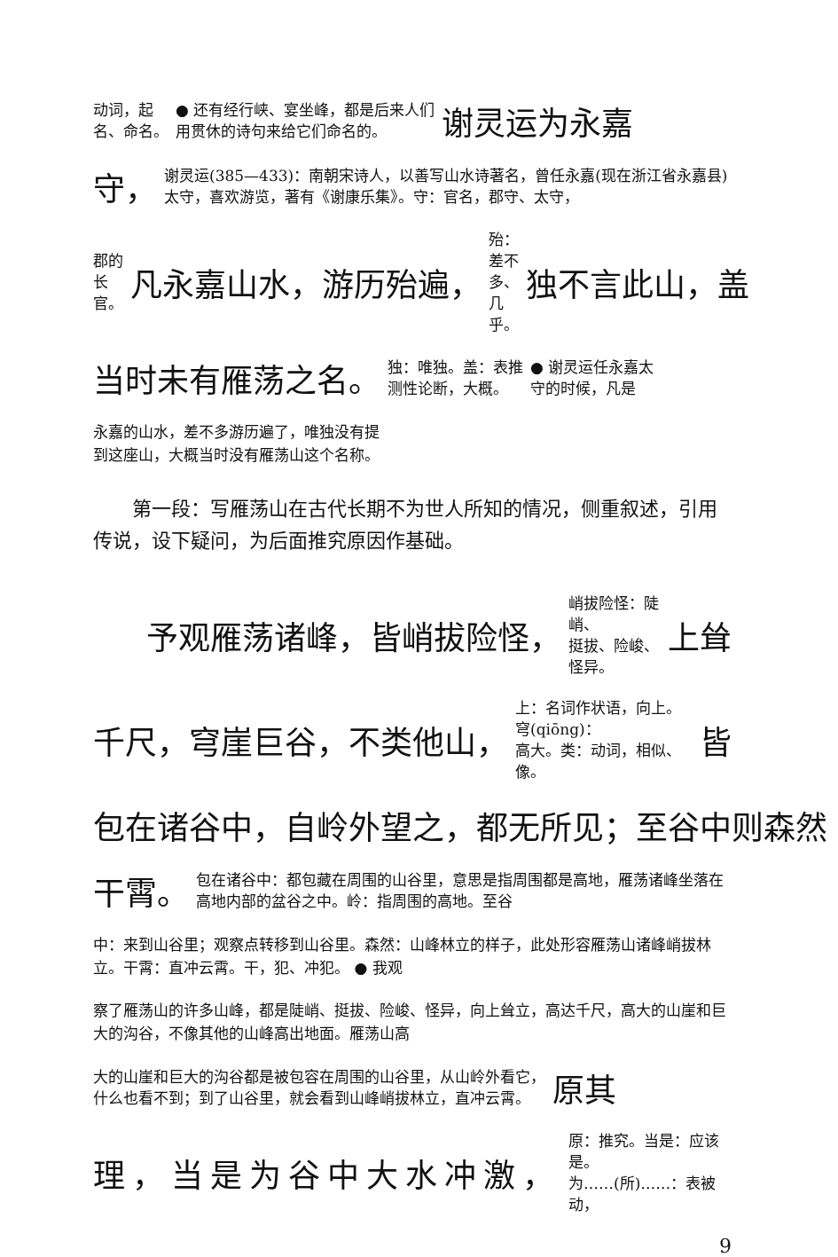动词，起
名、命名。
● 还有经行峡、宴坐峰，都是后来人们
用贯休的诗句来给它们命名的。
谢灵运为永嘉
守，
谢灵运(385—433)：南朝宋诗人，以善写山水诗著名，曾任永嘉(现在浙江省永嘉县)太守，喜欢游览，著有《谢康乐集》。守：官名，郡守、太守，
郡的
长官。
凡永嘉山水，游历殆遍，
殆：差不
多、几乎。
独不言此山，盖
当时未有雁荡之名。
独：唯独。盖：表推
测性论断，大概。
● 谢灵运任永嘉太
守的时候，凡是
永嘉的山水，差不多游历遍了，唯独没有提
到这座山，大概当时没有雁荡山这个名称。
第一段：写雁荡山在古代长期不为世人所知的情况，侧重叙述，引用传说，设下疑问，为后面推究原因作基础。
予观雁荡诸峰，皆峭拔险怪，
峭拔险怪：陡峭、
挺拔、险峻、怪异。
上耸
千尺，穹崖巨谷，不类他山，
上：名词作状语，向上。穹(qiōng)：
高大。类：动词，相似、像。
皆
包在诸谷中，自岭外望之，都无所见；至谷中则森然
干霄。
包在诸谷中：都包藏在周围的山谷里，意思是指周围都是高地，雁荡诸峰坐落在高地内部的盆谷之中。岭：指周围的高地。至谷
中：来到山谷里；观察点转移到山谷里。森然：山峰林立的样子，此处形容雁荡山诸峰峭拔林立。干霄：直冲云霄。干，犯、冲犯。 ● 我观
察了雁荡山的许多山峰，都是陡峭、挺拔、险峻、怪异，向上耸立，高达千尺，高大的山崖和巨大的沟谷，不像其他的山峰高出地面。雁荡山高
大的山崖和巨大的沟谷都是被包容在周围的山谷里，从山岭外看它，
什么也看不到；到了山谷里，就会看到山峰峭拔林立，直冲云霄。
原其
理，当是为谷中大水冲激，
原：推究。当是：应该是。
为……(所)……：表被动，
9